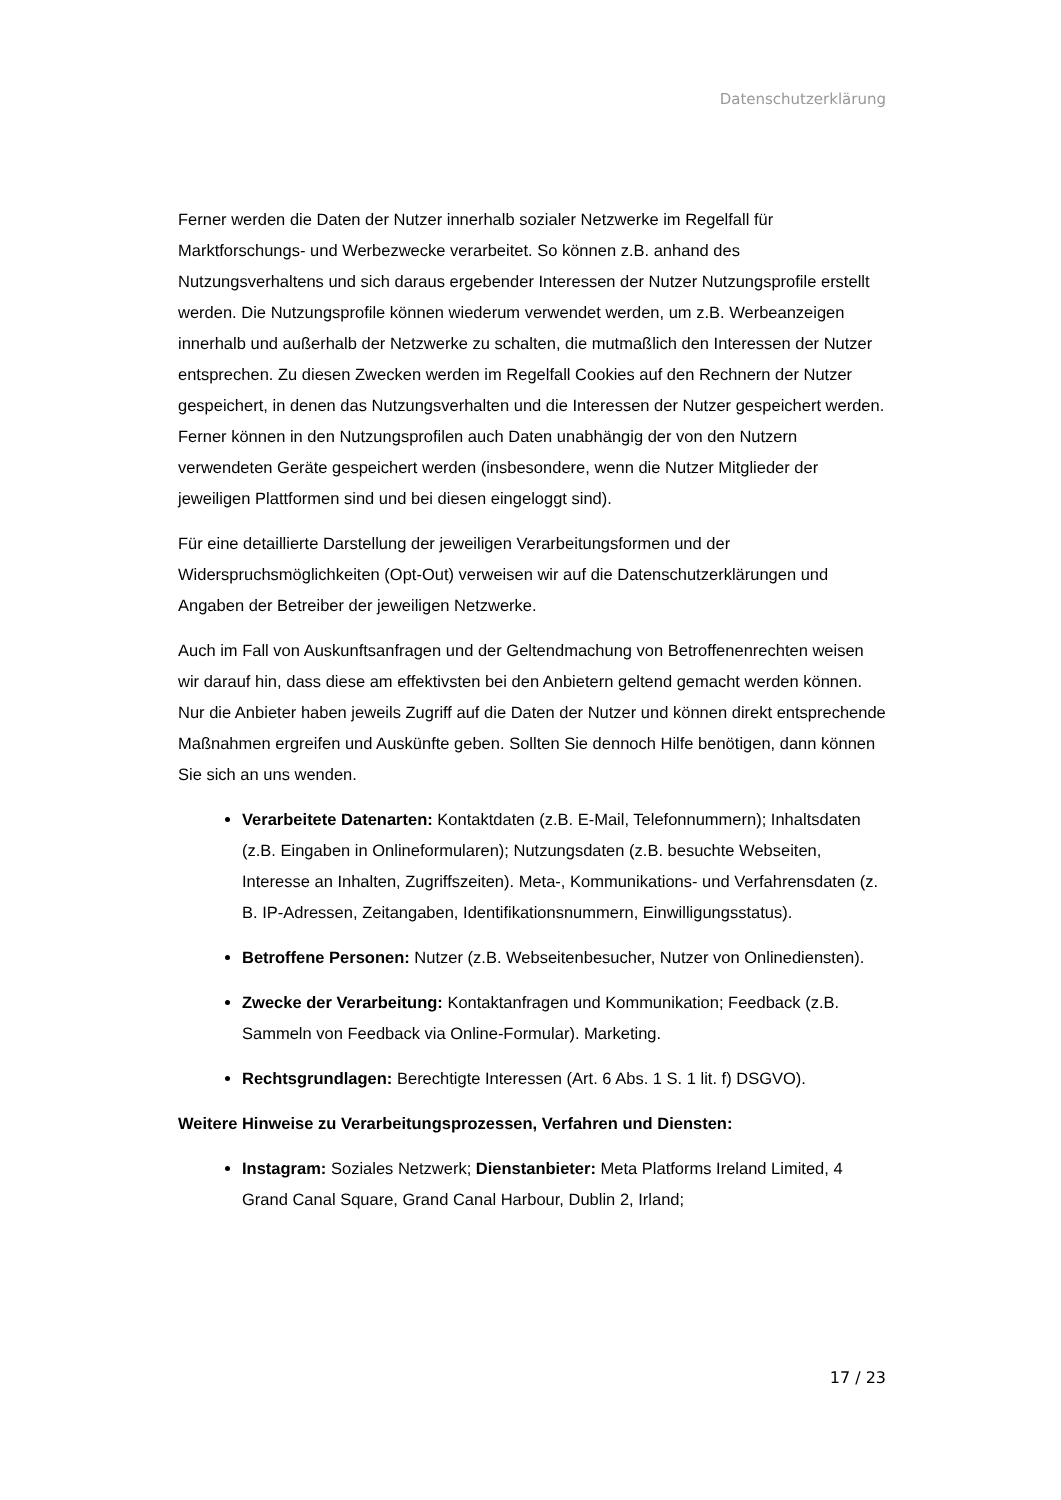Datenschutzerklärung
Ferner werden die Daten der Nutzer innerhalb sozialer Netzwerke im Regelfall für Marktforschungs- und Werbezwecke verarbeitet. So können z.B. anhand des Nutzungsverhaltens und sich daraus ergebender Interessen der Nutzer Nutzungsprofile erstellt werden. Die Nutzungsprofile können wiederum verwendet werden, um z.B. Werbeanzeigen innerhalb und außerhalb der Netzwerke zu schalten, die mutmaßlich den Interessen der Nutzer entsprechen. Zu diesen Zwecken werden im Regelfall Cookies auf den Rechnern der Nutzer gespeichert, in denen das Nutzungsverhalten und die Interessen der Nutzer gespeichert werden. Ferner können in den Nutzungsprofilen auch Daten unabhängig der von den Nutzern verwendeten Geräte gespeichert werden (insbesondere, wenn die Nutzer Mitglieder der jeweiligen Plattformen sind und bei diesen eingeloggt sind).
Für eine detaillierte Darstellung der jeweiligen Verarbeitungsformen und der Widerspruchsmöglichkeiten (Opt-Out) verweisen wir auf die Datenschutzerklärungen und Angaben der Betreiber der jeweiligen Netzwerke.
Auch im Fall von Auskunftsanfragen und der Geltendmachung von Betroffenenrechten weisen wir darauf hin, dass diese am effektivsten bei den Anbietern geltend gemacht werden können. Nur die Anbieter haben jeweils Zugriff auf die Daten der Nutzer und können direkt entsprechende Maßnahmen ergreifen und Auskünfte geben. Sollten Sie dennoch Hilfe benötigen, dann können Sie sich an uns wenden.
Verarbeitete Datenarten: Kontaktdaten (z.B. E-Mail, Telefonnummern); Inhaltsdaten (z.B. Eingaben in Onlineformularen); Nutzungsdaten (z.B. besuchte Webseiten, Interesse an Inhalten, Zugriffszeiten). Meta-, Kommunikations- und Verfahrensdaten (z. B. IP-Adressen, Zeitangaben, Identifikationsnummern, Einwilligungsstatus).
Betroffene Personen: Nutzer (z.B. Webseitenbesucher, Nutzer von Onlinediensten).
Zwecke der Verarbeitung: Kontaktanfragen und Kommunikation; Feedback (z.B. Sammeln von Feedback via Online-Formular). Marketing.
Rechtsgrundlagen: Berechtigte Interessen (Art. 6 Abs. 1 S. 1 lit. f) DSGVO).
Weitere Hinweise zu Verarbeitungsprozessen, Verfahren und Diensten:
Instagram: Soziales Netzwerk; Dienstanbieter: Meta Platforms Ireland Limited, 4 Grand Canal Square, Grand Canal Harbour, Dublin 2, Irland;
17 / 23